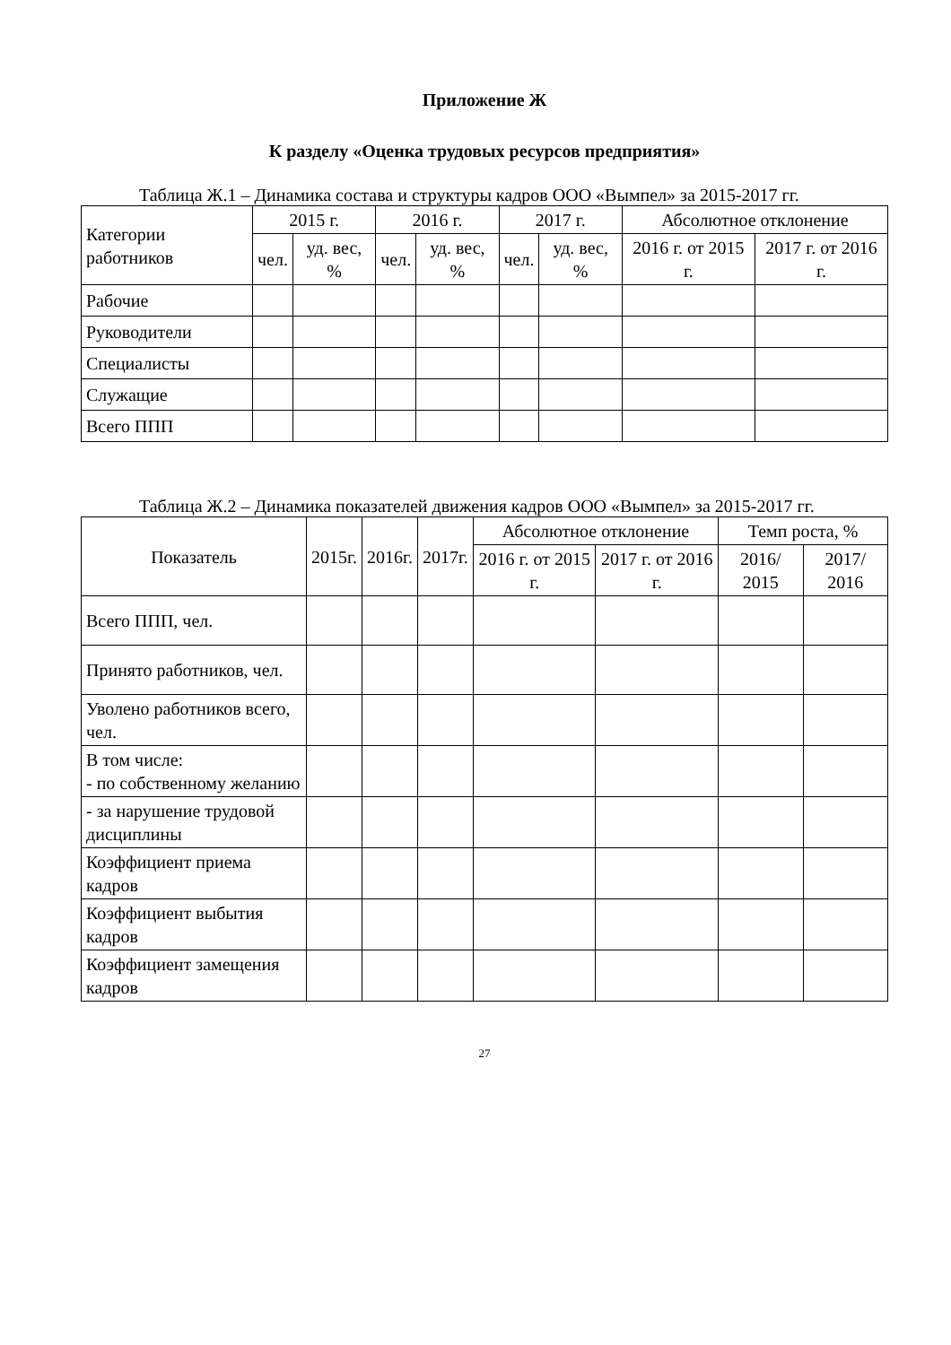Приложение Ж
К разделу «Оценка трудовых ресурсов предприятия»
Таблица Ж.1 – Динамика состава и структуры кадров ООО «Вымпел» за 2015-2017 гг.
| Категории работников | 2015 г. | | 2016 г. | | 2017 г. | | Абсолютное отклонение | |
| --- | --- | --- | --- | --- | --- | --- | --- | --- |
| | чел. | уд. вес, % | чел. | уд. вес, % | чел. | уд. вес, % | 2016 г. от 2015 г. | 2017 г. от 2016 г. |
| Рабочие | | | | | | | | |
| Руководители | | | | | | | | |
| Специалисты | | | | | | | | |
| Служащие | | | | | | | | |
| Всего ППП | | | | | | | | |
Таблица Ж.2 – Динамика показателей движения кадров ООО «Вымпел» за 2015-2017 гг.
| Показатель | 2015г. | 2016г. | 2017г. | Абсолютное отклонение | | Темп роста, % | |
| --- | --- | --- | --- | --- | --- | --- | --- |
| | | | | 2016 г. от 2015 г. | 2017 г. от 2016 г. | 2016/ 2015 | 2017/ 2016 |
| Всего ППП, чел. | | | | | | | |
| Принято работников, чел. | | | | | | | |
| Уволено работников всего, чел. | | | | | | | |
| В том числе: - по собственному желанию | | | | | | | |
| - за нарушение трудовой дисциплины | | | | | | | |
| Коэффициент приема кадров | | | | | | | |
| Коэффициент выбытия кадров | | | | | | | |
| Коэффициент замещения кадров | | | | | | | |
27